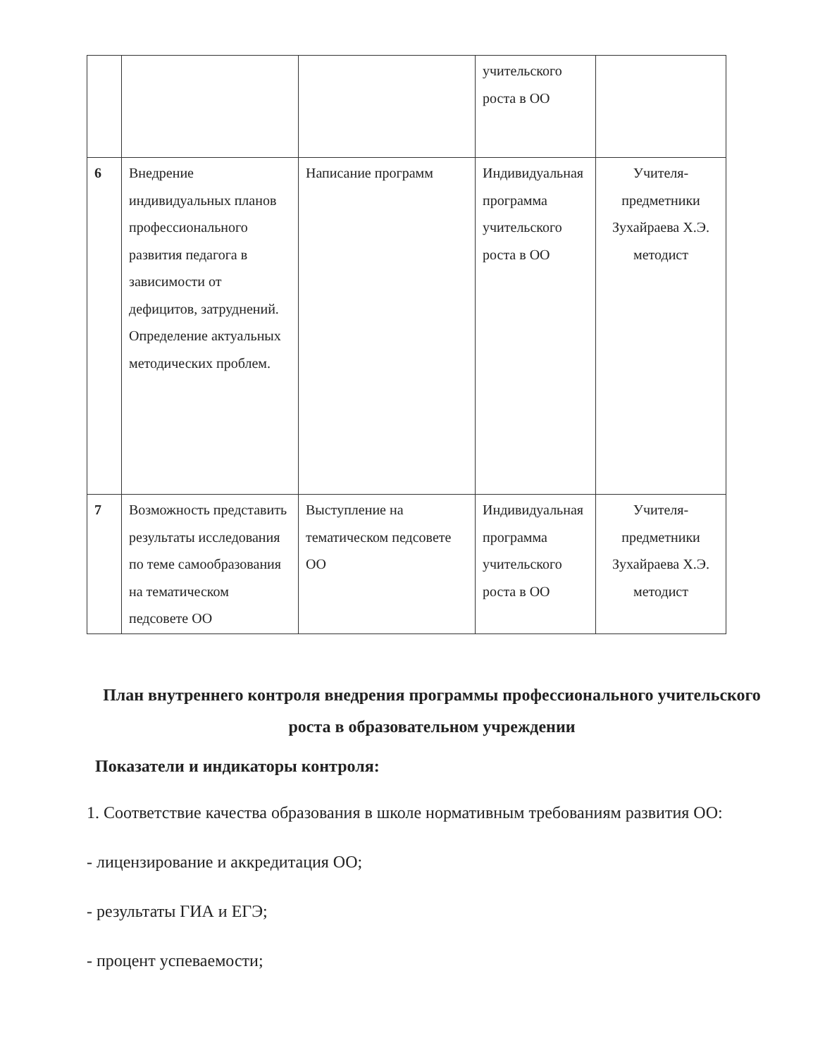| | | | учительского роста в ОО | |
| 6 | Внедрение индивидуальных планов профессионального развития педагога в зависимости от дефицитов, затруднений. Определение актуальных методических проблем. | Написание программ | Индивидуальная программа учительского роста в ОО | Учителя-предметники Зухайраева Х.Э. методист |
| 7 | Возможность представить результаты исследования по теме самообразования на тематическом педсовете ОО | Выступление на тематическом педсовете ОО | Индивидуальная программа учительского роста в ОО | Учителя-предметники Зухайраева Х.Э. методист |
План внутреннего контроля внедрения программы профессионального учительского роста в образовательном учреждении
Показатели и индикаторы контроля:
1. Соответствие качества образования в школе нормативным требованиям развития ОО:
- лицензирование и аккредитация ОО;
- результаты ГИА и ЕГЭ;
- процент успеваемости;